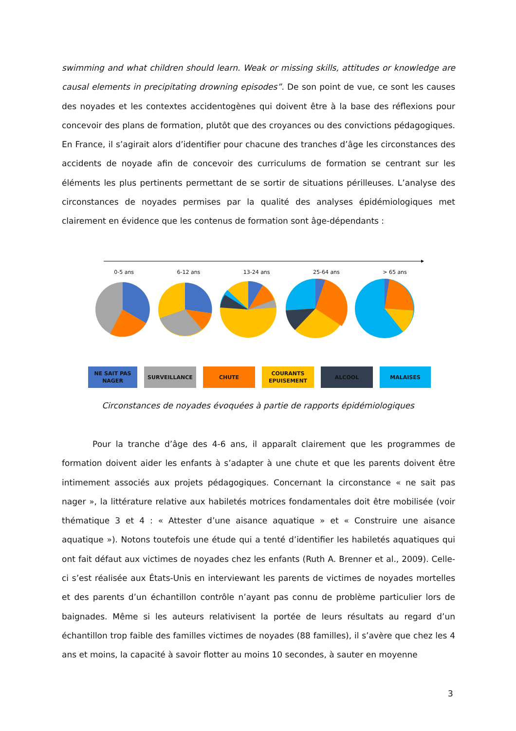swimming and what children should learn. Weak or missing skills, attitudes or knowledge are causal elements in precipitating drowning episodes”. De son point de vue, ce sont les causes des noyades et les contextes accidentogènes qui doivent être à la base des réflexions pour concevoir des plans de formation, plutôt que des croyances ou des convictions pédagogiques. En France, il s’agirait alors d’identifier pour chacune des tranches d’âge les circonstances des accidents de noyade afin de concevoir des curriculums de formation se centrant sur les éléments les plus pertinents permettant de se sortir de situations périlleuses. L’analyse des circonstances de noyades permises par la qualité des analyses épidémiologiques met clairement en évidence que les contenus de formation sont âge-dépendants :
0-5 ans 6-12 ans 13-24 ans 25-64 ans > 65 ans
NE SAIT PAS
NAGER
SURVEILLANCE CHUTE COURANTS
EPUISEMENT
ALCOOL MALAISES
Circonstances de noyades évoquées à partie de rapports épidémiologiques
Pour la tranche d’âge des 4-6 ans, il apparaît clairement que les programmes de formation doivent aider les enfants à s’adapter à une chute et que les parents doivent être intimement associés aux projets pédagogiques. Concernant la circonstance « ne sait pas nager », la littérature relative aux habiletés motrices fondamentales doit être mobilisée (voir thématique 3 et 4 : « Attester d’une aisance aquatique » et « Construire une aisance aquatique »). Notons toutefois une étude qui a tenté d’identifier les habiletés aquatiques qui ont fait défaut aux victimes de noyades chez les enfants (Ruth A. Brenner et al., 2009). Celle-ci s’est réalisée aux États-Unis en interviewant les parents de victimes de noyades mortelles et des parents d’un échantillon contrôle n’ayant pas connu de problème particulier lors de baignades. Même si les auteurs relativisent la portée de leurs résultats au regard d’un échantillon trop faible des familles victimes de noyades (88 familles), il s’avère que chez les 4 ans et moins, la capacité à savoir flotter au moins 10 secondes, à sauter en moyenne
3